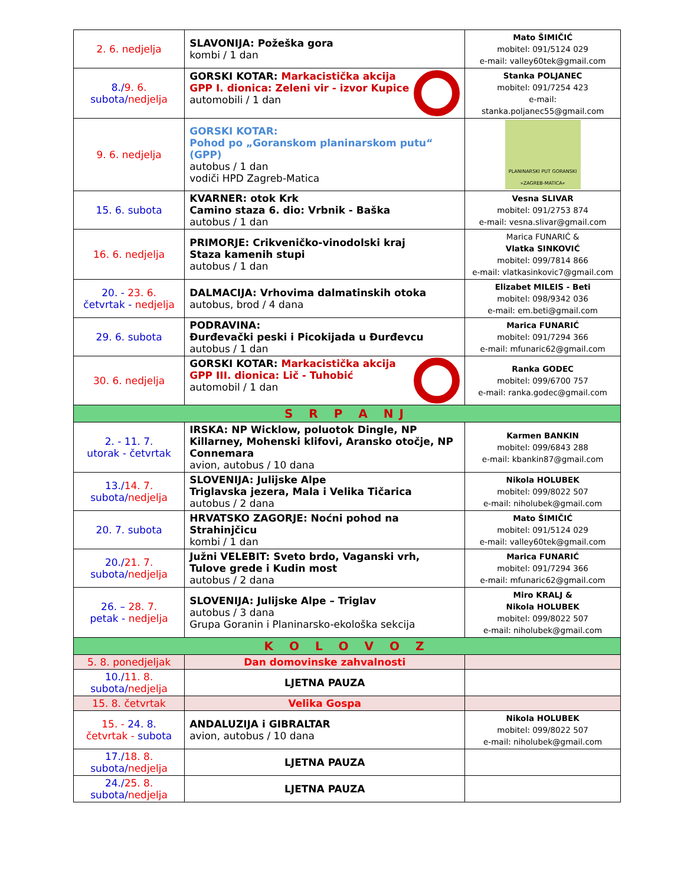| 2. 6. nedjelja | SLAVONIJA: Požeška gora kombi / 1 dan | Mato ŠIMIČIĆ mobitel: 091/5124 029 e-mail: valley60tek@gmail.com |
| 8./ 9. 6. subota/ nedjelja | GORSKI KOTAR: Markacistička akcija GPP I. dionica: Zeleni vir - izvor Kupice automobili / 1 dan | Stanka POLJANEC mobitel: 091/7254 423 e-mail: stanka.poljanec55@gmail.com |
| 9. 6. nedjelja | GORSKI KOTAR: Pohod po „Goranskom planinarskom putu“ (GPP) autobus / 1 dan vodiči HPD Zagreb-Matica | PLANINARSKI PUT GORANSKI »ZAGREB-MATICA« |
| 15. 6. subota | KVARNER: otok Krk Camino staza 6. dio: Vrbnik - Baška autobus / 1 dan | Vesna SLIVAR mobitel: 091/2753 874 e-mail: vesna.slivar@gmail.com |
| 16. 6. nedjelja | PRIMORJE: Crikveničko-vinodolski kraj Staza kamenih stupi autobus / 1 dan | Marica FUNARIĆ & Vlatka SINKOVIĆ mobitel: 099/7814 866 e-mail: vlatkasinkovic7@gmail.com |
| 20. - 23. 6. četvrtak - nedjelja | DALMACIJA: Vrhovima dalmatinskih otoka autobus, brod / 4 dana | Elizabet MILEIS - Beti mobitel: 098/9342 036 e-mail: em.beti@gmail.com |
| 29. 6. subota | PODRAVINA: Đurđevački peski i Picokijada u Đurđevcu autobus / 1 dan | Marica FUNARIĆ mobitel: 091/7294 366 e-mail: mfunaric62@gmail.com |
| 30. 6. nedjelja | GORSKI KOTAR: Markacistička akcija GPP III. dionica: Lič - Tuhobić automobil / 1 dan | Ranka GODEC mobitel: 099/6700 757 e-mail: ranka.godec@gmail.com |
| S R P A NJ | | |
| 2. - 11. 7. utorak - četvrtak | IRSKA: NP Wicklow, poluotok Dingle, NP Killarney, Mohenski klifovi, Aransko otočje, NP Connemara avion, autobus / 10 dana | Karmen BANKIN mobitel: 099/6843 288 e-mail: kbankin87@gmail.com |
| 13./ 14. 7. subota/ nedjelja | SLOVENIJA: Julijske Alpe Triglavska jezera, Mala i Velika Tičarica autobus / 2 dana | Nikola HOLUBEK mobitel: 099/8022 507 e-mail: niholubek@gmail.com |
| 20. 7. subota | HRVATSKO ZAGORJE: Noćni pohod na Strahinjčicu kombi / 1 dan | Mato ŠIMIČIĆ mobitel: 091/5124 029 e-mail: valley60tek@gmail.com |
| 20./ 21. 7. subota/ nedjelja | Južni VELEBIT: Sveto brdo, Vaganski vrh, Tulove grede i Kudin most autobus / 2 dana | Marica FUNARIĆ mobitel: 091/7294 366 e-mail: mfunaric62@gmail.com |
| 26. – 28. 7. petak - nedjelja | SLOVENIJA: Julijske Alpe – Triglav autobus / 3 dana Grupa Goranin i Planinarsko-ekološka sekcija | Miro KRALJ & Nikola HOLUBEK mobitel: 099/8022 507 e-mail: niholubek@gmail.com |
| K O L O V O Z | | |
| 5. 8. ponedjeljak | Dan domovinske zahvalnosti | |
| 10./ 11. 8. subota/ nedjelja | LJETNA PAUZA | |
| 15. 8. četvrtak | Velika Gospa | |
| 15. - 24. 8. četvrtak - subota | ANDALUZIJA i GIBRALTAR avion, autobus / 10 dana | Nikola HOLUBEK mobitel: 099/8022 507 e-mail: niholubek@gmail.com |
| 17./ 18. 8. subota/ nedjelja | LJETNA PAUZA | |
| 24./ 25. 8. subota/ nedjelja | LJETNA PAUZA | |